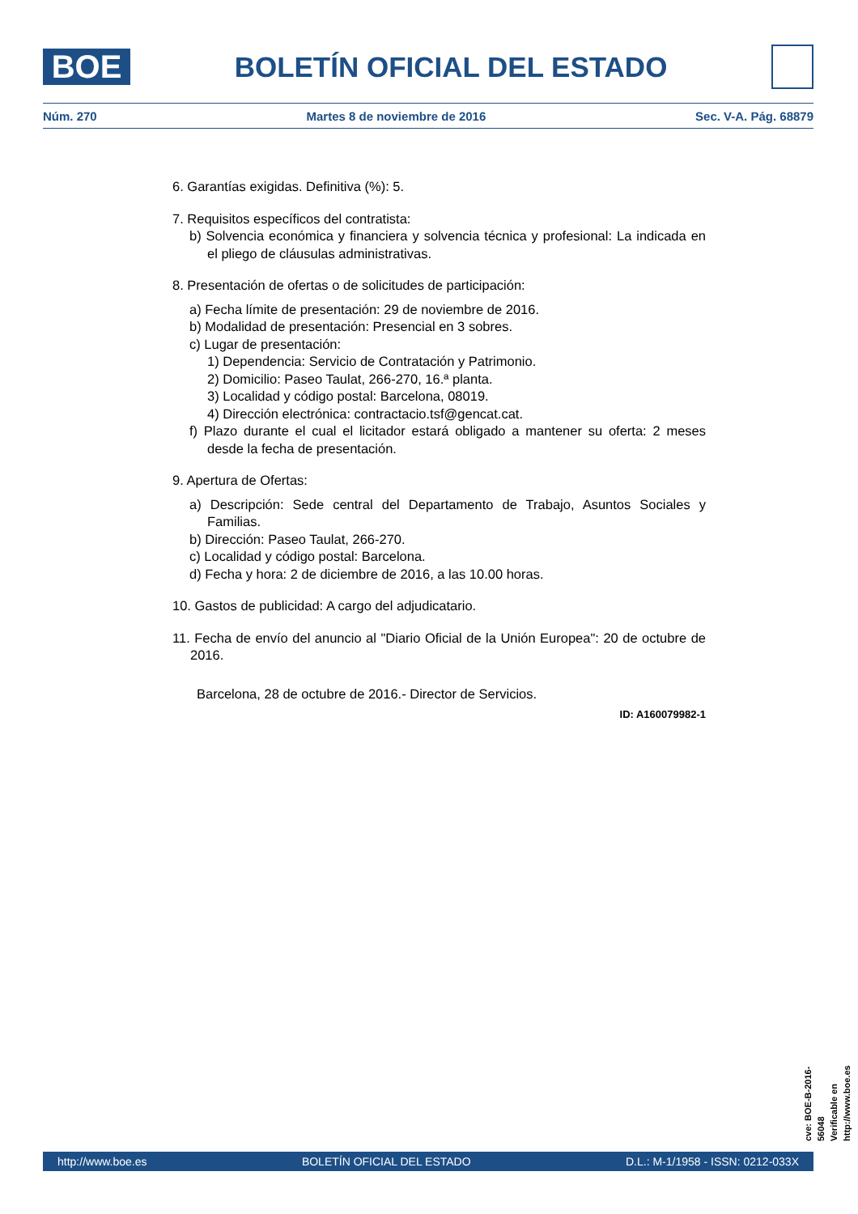BOE
BOLETÍN OFICIAL DEL ESTADO
Núm. 270 Martes 8 de noviembre de 2016 Sec. V-A. Pág. 68879
6. Garantías exigidas. Definitiva (%): 5.
7. Requisitos específicos del contratista:
b) Solvencia económica y financiera y solvencia técnica y profesional: La indicada en el pliego de cláusulas administrativas.
8. Presentación de ofertas o de solicitudes de participación:
a) Fecha límite de presentación: 29 de noviembre de 2016.
b) Modalidad de presentación: Presencial en 3 sobres.
c) Lugar de presentación:
1) Dependencia: Servicio de Contratación y Patrimonio.
2) Domicilio: Paseo Taulat, 266-270, 16.ª planta.
3) Localidad y código postal: Barcelona, 08019.
4) Dirección electrónica: contractacio.tsf@gencat.cat.
f) Plazo durante el cual el licitador estará obligado a mantener su oferta: 2 meses desde la fecha de presentación.
9. Apertura de Ofertas:
a) Descripción: Sede central del Departamento de Trabajo, Asuntos Sociales y Familias.
b) Dirección: Paseo Taulat, 266-270.
c) Localidad y código postal: Barcelona.
d) Fecha y hora: 2 de diciembre de 2016, a las 10.00 horas.
10. Gastos de publicidad: A cargo del adjudicatario.
11. Fecha de envío del anuncio al "Diario Oficial de la Unión Europea": 20 de octubre de 2016.
Barcelona, 28 de octubre de 2016.- Director de Servicios.
ID: A160079982-1
cve: BOE-B-2016-56048
Verificable en http://www.boe.es
http://www.boe.es BOLETÍN OFICIAL DEL ESTADO D.L.: M-1/1958 - ISSN: 0212-033X